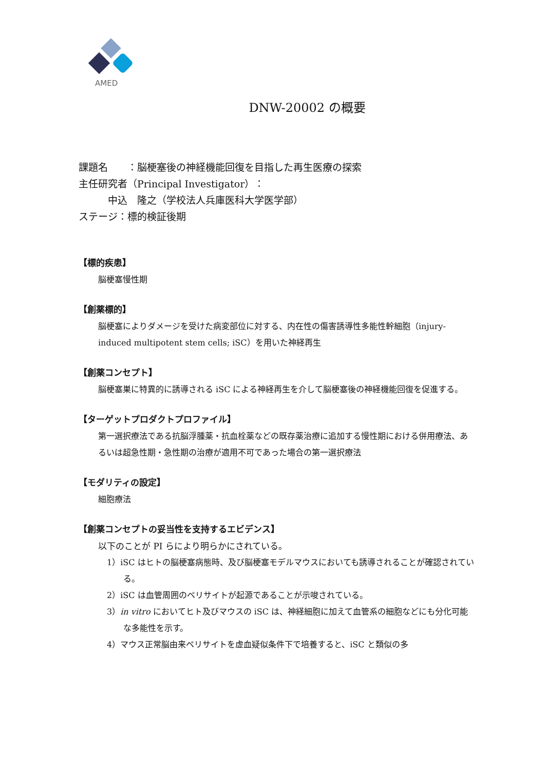AMED
DNW-20002 の概要
課題名　　：脳梗塞後の神経機能回復を目指した再生医療の探索
主任研究者（Principal Investigator）：
　　　中込　隆之（学校法人兵庫医科大学医学部）
ステージ：標的検証後期
【標的疾患】
脳梗塞慢性期
【創薬標的】
脳梗塞によりダメージを受けた病変部位に対する、内在性の傷害誘導性多能性幹細胞（injury-induced multipotent stem cells; iSC）を用いた神経再生
【創薬コンセプト】
脳梗塞巣に特異的に誘導される iSC による神経再生を介して脳梗塞後の神経機能回復を促進する。
【ターゲットプロダクトプロファイル】
第一選択療法である抗脳浮腫薬・抗血栓薬などの既存薬治療に追加する慢性期における併用療法、あるいは超急性期・急性期の治療が適用不可であった場合の第一選択療法
【モダリティの設定】
細胞療法
【創薬コンセプトの妥当性を支持するエビデンス】
以下のことが PI らにより明らかにされている。
1）iSC はヒトの脳梗塞病態時、及び脳梗塞モデルマウスにおいても誘導されることが確認されている。
2）iSC は血管周囲のペリサイトが起源であることが示唆されている。
3）in vitro においてヒト及びマウスの iSC は、神経細胞に加えて血管系の細胞などにも分化可能な多能性を示す。
4）マウス正常脳由来ペリサイトを虚血疑似条件下で培養すると、iSC と類似の多